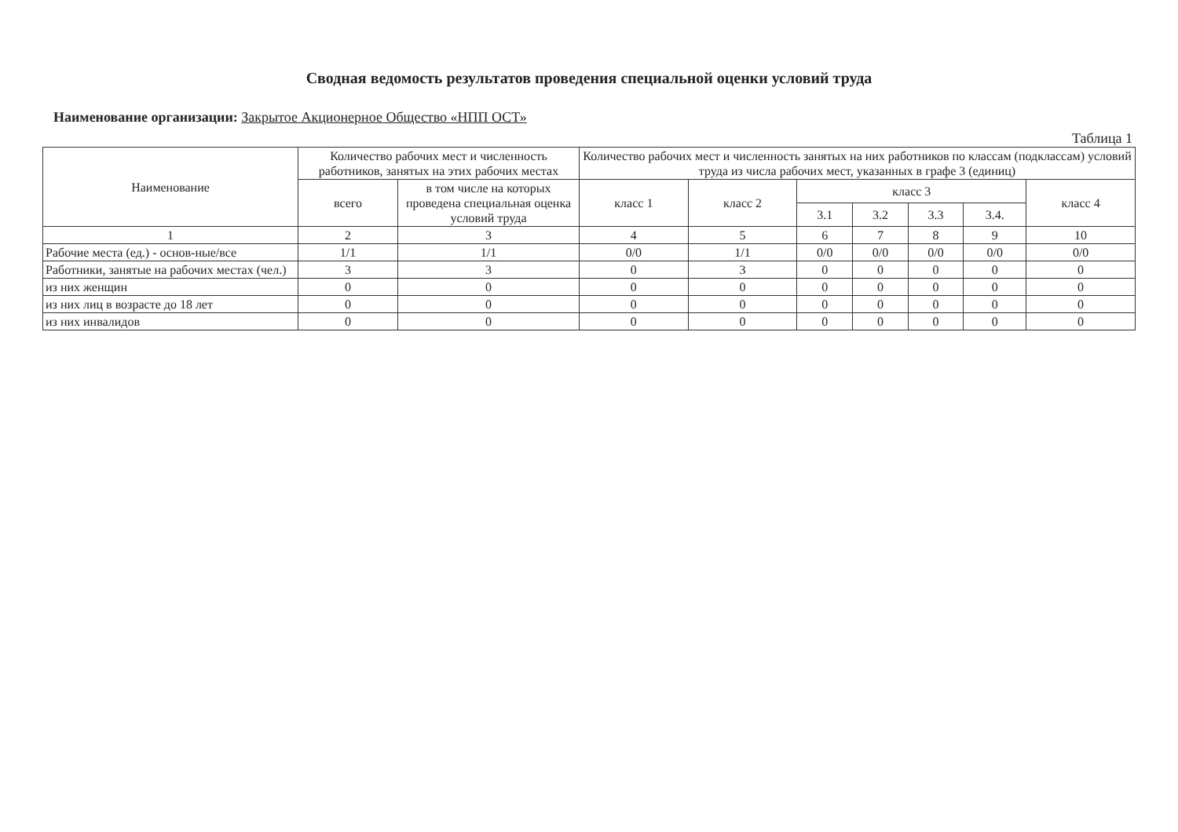Сводная ведомость результатов проведения специальной оценки условий труда
Наименование организации: Закрытое Акционерное Общество «НПП ОСТ»
Таблица 1
| Наименование | Количество рабочих мест и численность работников, занятых на этих рабочих местах | | Количество рабочих мест и численность занятых на них работников по классам (подклассам) условий труда из числа рабочих мест, указанных в графе 3 (единиц) | | | | | | |
| --- | --- | --- | --- | --- | --- | --- | --- | --- | --- |
| | всего | в том числе на которых проведена специальная оценка условий труда | класс 1 | класс 2 | класс 3 | | | | класс 4 |
| | | | | | 3.1 | 3.2 | 3.3 | 3.4. | |
| 1 | 2 | 3 | 4 | 5 | 6 | 7 | 8 | 9 | 10 |
| Рабочие места (ед.) - основ-ные/все | 1/1 | 1/1 | 0/0 | 1/1 | 0/0 | 0/0 | 0/0 | 0/0 | 0/0 |
| Работники, занятые на рабочих местах (чел.) | 3 | 3 | 0 | 3 | 0 | 0 | 0 | 0 | 0 |
| из них женщин | 0 | 0 | 0 | 0 | 0 | 0 | 0 | 0 | 0 |
| из них лиц в возрасте до 18 лет | 0 | 0 | 0 | 0 | 0 | 0 | 0 | 0 | 0 |
| из них инвалидов | 0 | 0 | 0 | 0 | 0 | 0 | 0 | 0 | 0 |